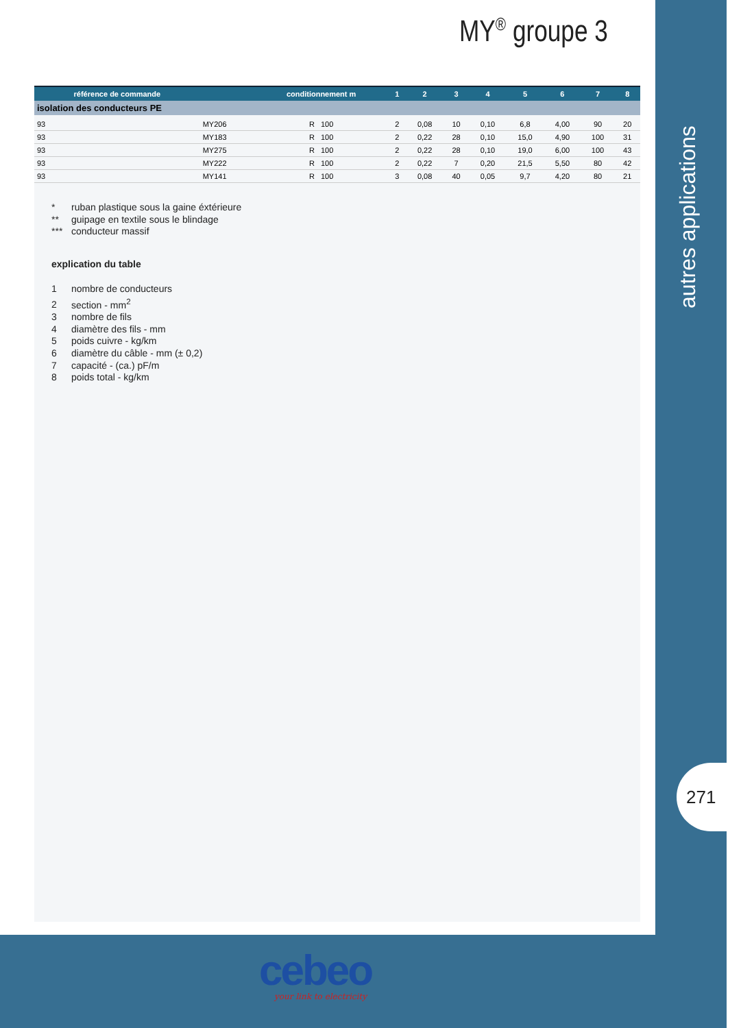MY<sup>®</sup> groupe 3
| référence de commande | | conditionnement m | 1 | 2 | 3 | 4 | 5 | 6 | 7 | 8 |
| --- | --- | --- | --- | --- | --- | --- | --- | --- | --- | --- |
| isolation des conducteurs PE | | | | | | | | | | |
| 93 | MY206 | R 100 | 2 | 0,08 | 10 | 0,10 | 6,8 | 4,00 | 90 | 20 |
| 93 | MY183 | R 100 | 2 | 0,22 | 28 | 0,10 | 15,0 | 4,90 | 100 | 31 |
| 93 | MY275 | R 100 | 2 | 0,22 | 28 | 0,10 | 19,0 | 6,00 | 100 | 43 |
| 93 | MY222 | R 100 | 2 | 0,22 | 7 | 0,20 | 21,5 | 5,50 | 80 | 42 |
| 93 | MY141 | R 100 | 3 | 0,08 | 40 | 0,05 | 9,7 | 4,20 | 80 | 21 |
* ruban plastique sous la gaine éxtérieure
** guipage en textile sous le blindage
*** conducteur massif
explication du table
1 nombre de conducteurs
2 section - mm<sup>2</sup>
3 nombre de fils
4 diamètre des fils - mm
5 poids cuivre - kg/km
6 diamètre du câble - mm (± 0,2)
7 capacité - (ca.) pF/m
8 poids total - kg/km
autres applications
271
cebeo your link to electricity